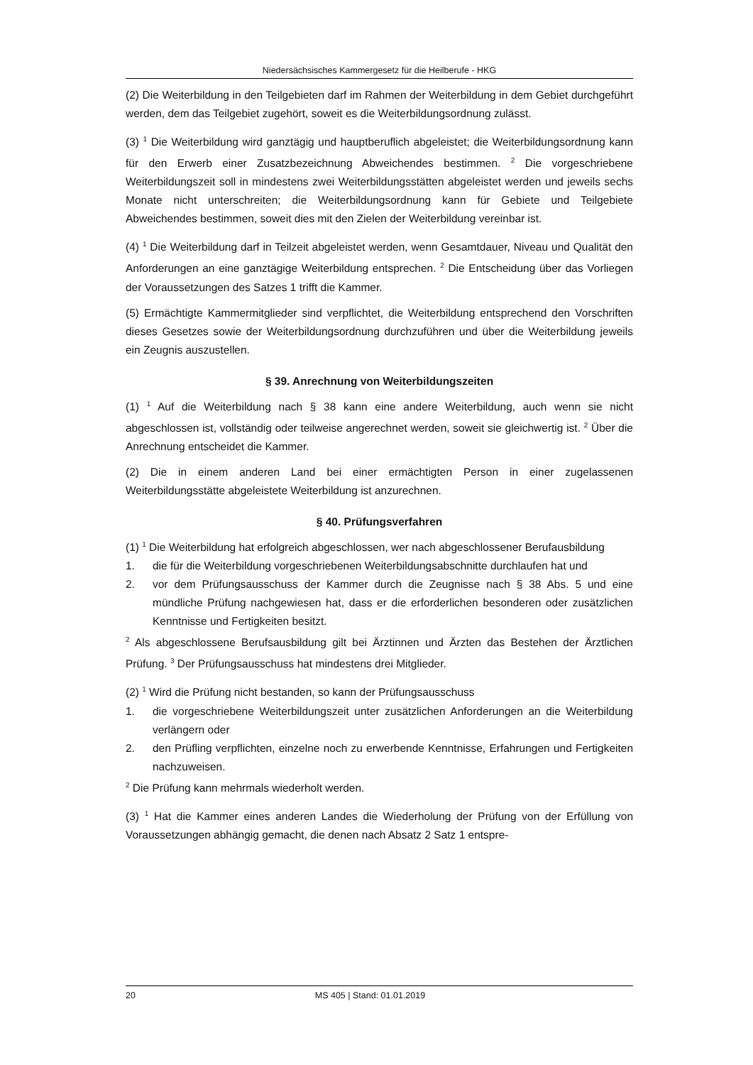Niedersächsisches Kammergesetz für die Heilberufe - HKG
(2) Die Weiterbildung in den Teilgebieten darf im Rahmen der Weiterbildung in dem Gebiet durchgeführt werden, dem das Teilgebiet zugehört, soweit es die Weiterbildungsordnung zulässt.
(3) <sup>1</sup> Die Weiterbildung wird ganztägig und hauptberuflich abgeleistet; die Weiterbildungsordnung kann für den Erwerb einer Zusatzbezeichnung Abweichendes bestimmen. <sup>2</sup> Die vorgeschriebene Weiterbildungszeit soll in mindestens zwei Weiterbildungsstätten abgeleistet werden und jeweils sechs Monate nicht unterschreiten; die Weiterbildungsordnung kann für Gebiete und Teilgebiete Abweichendes bestimmen, soweit dies mit den Zielen der Weiterbildung vereinbar ist.
(4) <sup>1</sup> Die Weiterbildung darf in Teilzeit abgeleistet werden, wenn Gesamtdauer, Niveau und Qualität den Anforderungen an eine ganztägige Weiterbildung entsprechen. <sup>2</sup> Die Entscheidung über das Vorliegen der Voraussetzungen des Satzes 1 trifft die Kammer.
(5) Ermächtigte Kammermitglieder sind verpflichtet, die Weiterbildung entsprechend den Vorschriften dieses Gesetzes sowie der Weiterbildungsordnung durchzuführen und über die Weiterbildung jeweils ein Zeugnis auszustellen.
§ 39. Anrechnung von Weiterbildungszeiten
(1) <sup>1</sup> Auf die Weiterbildung nach § 38 kann eine andere Weiterbildung, auch wenn sie nicht abgeschlossen ist, vollständig oder teilweise angerechnet werden, soweit sie gleichwertig ist. <sup>2</sup> Über die Anrechnung entscheidet die Kammer.
(2) Die in einem anderen Land bei einer ermächtigten Person in einer zugelassenen Weiterbildungsstätte abgeleistete Weiterbildung ist anzurechnen.
§ 40. Prüfungsverfahren
(1) <sup>1</sup> Die Weiterbildung hat erfolgreich abgeschlossen, wer nach abgeschlossener Berufausbildung
1. die für die Weiterbildung vorgeschriebenen Weiterbildungsabschnitte durchlaufen hat und
2. vor dem Prüfungsausschuss der Kammer durch die Zeugnisse nach § 38 Abs. 5 und eine mündliche Prüfung nachgewiesen hat, dass er die erforderlichen besonderen oder zusätzlichen Kenntnisse und Fertigkeiten besitzt.
<sup>2</sup> Als abgeschlossene Berufsausbildung gilt bei Ärztinnen und Ärzten das Bestehen der Ärztlichen Prüfung. <sup>3</sup> Der Prüfungsausschuss hat mindestens drei Mitglieder.
(2) <sup>1</sup> Wird die Prüfung nicht bestanden, so kann der Prüfungsausschuss
1. die vorgeschriebene Weiterbildungszeit unter zusätzlichen Anforderungen an die Weiterbildung verlängern oder
2. den Prüfling verpflichten, einzelne noch zu erwerbende Kenntnisse, Erfahrungen und Fertigkeiten nachzuweisen.
<sup>2</sup> Die Prüfung kann mehrmals wiederholt werden.
(3) <sup>1</sup> Hat die Kammer eines anderen Landes die Wiederholung der Prüfung von der Erfüllung von Voraussetzungen abhängig gemacht, die denen nach Absatz 2 Satz 1 entspre-
20 MS 405 | Stand: 01.01.2019